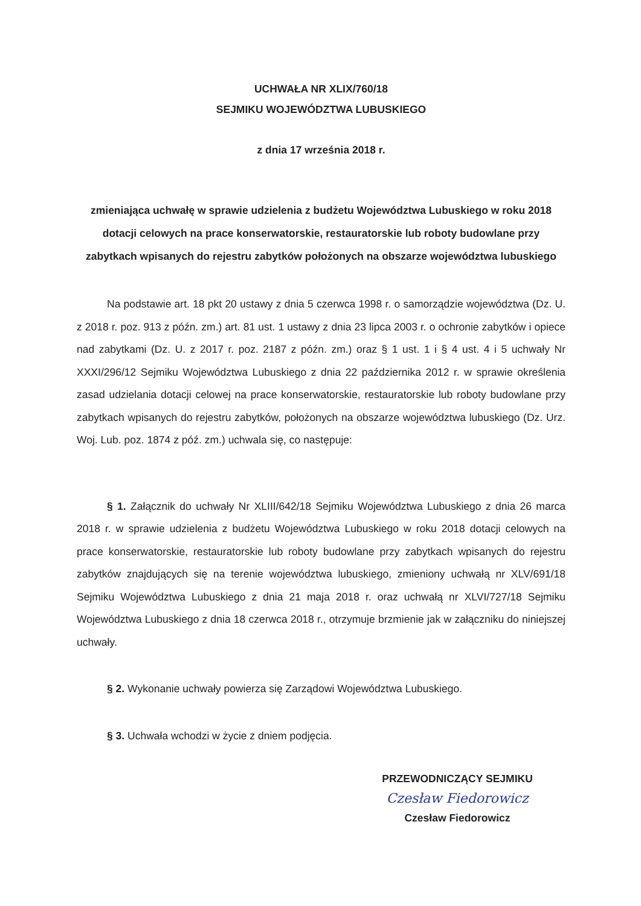UCHWAŁA NR XLIX/760/18
SEJMIKU WOJEWÓDZTWA LUBUSKIEGO
z dnia 17 września 2018 r.
zmieniająca uchwałę w sprawie udzielenia z budżetu Województwa Lubuskiego w roku 2018 dotacji celowych na prace konserwatorskie, restauratorskie lub roboty budowlane przy zabytkach wpisanych do rejestru zabytków położonych na obszarze województwa lubuskiego
Na podstawie art. 18 pkt 20 ustawy z dnia 5 czerwca 1998 r. o samorządzie województwa (Dz. U. z 2018 r. poz. 913 z późn. zm.) art. 81 ust. 1 ustawy z dnia 23 lipca 2003 r. o ochronie zabytków i opiece nad zabytkami (Dz. U. z 2017 r. poz. 2187 z późn. zm.) oraz § 1 ust. 1 i § 4 ust. 4 i 5 uchwały Nr XXXI/296/12 Sejmiku Województwa Lubuskiego z dnia 22 października 2012 r. w sprawie określenia zasad udzielania dotacji celowej na prace konserwatorskie, restauratorskie lub roboty budowlane przy zabytkach wpisanych do rejestru zabytków, położonych na obszarze województwa lubuskiego (Dz. Urz. Woj. Lub. poz. 1874 z póź. zm.) uchwala się, co następuje:
§ 1. Załącznik do uchwały Nr XLIII/642/18 Sejmiku Województwa Lubuskiego z dnia 26 marca 2018 r. w sprawie udzielenia z budżetu Województwa Lubuskiego w roku 2018 dotacji celowych na prace konserwatorskie, restauratorskie lub roboty budowlane przy zabytkach wpisanych do rejestru zabytków znajdujących się na terenie województwa lubuskiego, zmieniony uchwałą nr XLV/691/18 Sejmiku Województwa Lubuskiego z dnia 21 maja 2018 r. oraz uchwałą nr XLVI/727/18 Sejmiku Województwa Lubuskiego z dnia 18 czerwca 2018 r., otrzymuje brzmienie jak w załączniku do niniejszej uchwały.
§ 2. Wykonanie uchwały powierza się Zarządowi Województwa Lubuskiego.
§ 3. Uchwała wchodzi w życie z dniem podjęcia.
PRZEWODNICZĄCY SEJMIKU
Czesław Fiedorowicz
Czesław Fiedorowicz